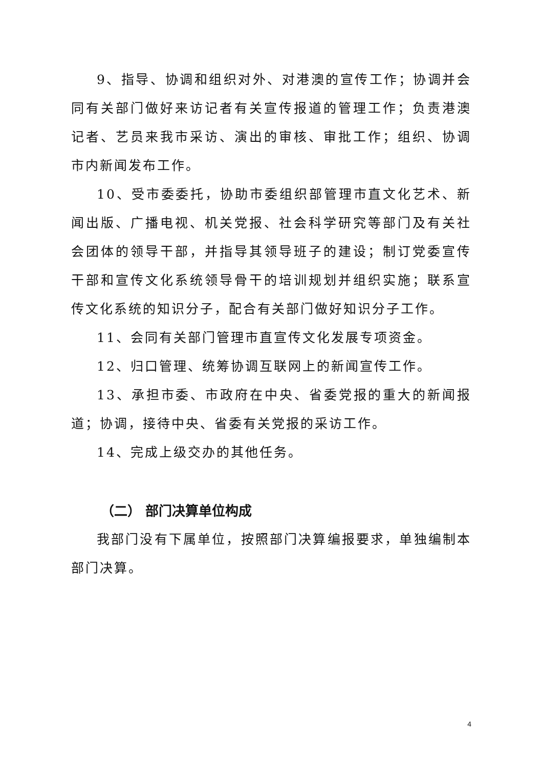9、指导、协调和组织对外、对港澳的宣传工作；协调并会同有关部门做好来访记者有关宣传报道的管理工作；负责港澳记者、艺员来我市采访、演出的审核、审批工作；组织、协调市内新闻发布工作。
10、受市委委托，协助市委组织部管理市直文化艺术、新闻出版、广播电视、机关党报、社会科学研究等部门及有关社会团体的领导干部，并指导其领导班子的建设；制订党委宣传干部和宣传文化系统领导骨干的培训规划并组织实施；联系宣传文化系统的知识分子，配合有关部门做好知识分子工作。
11、会同有关部门管理市直宣传文化发展专项资金。
12、归口管理、统筹协调互联网上的新闻宣传工作。
13、承担市委、市政府在中央、省委党报的重大的新闻报道；协调，接待中央、省委有关党报的采访工作。
14、完成上级交办的其他任务。
（二） 部门决算单位构成
我部门没有下属单位，按照部门决算编报要求，单独编制本部门决算。
4